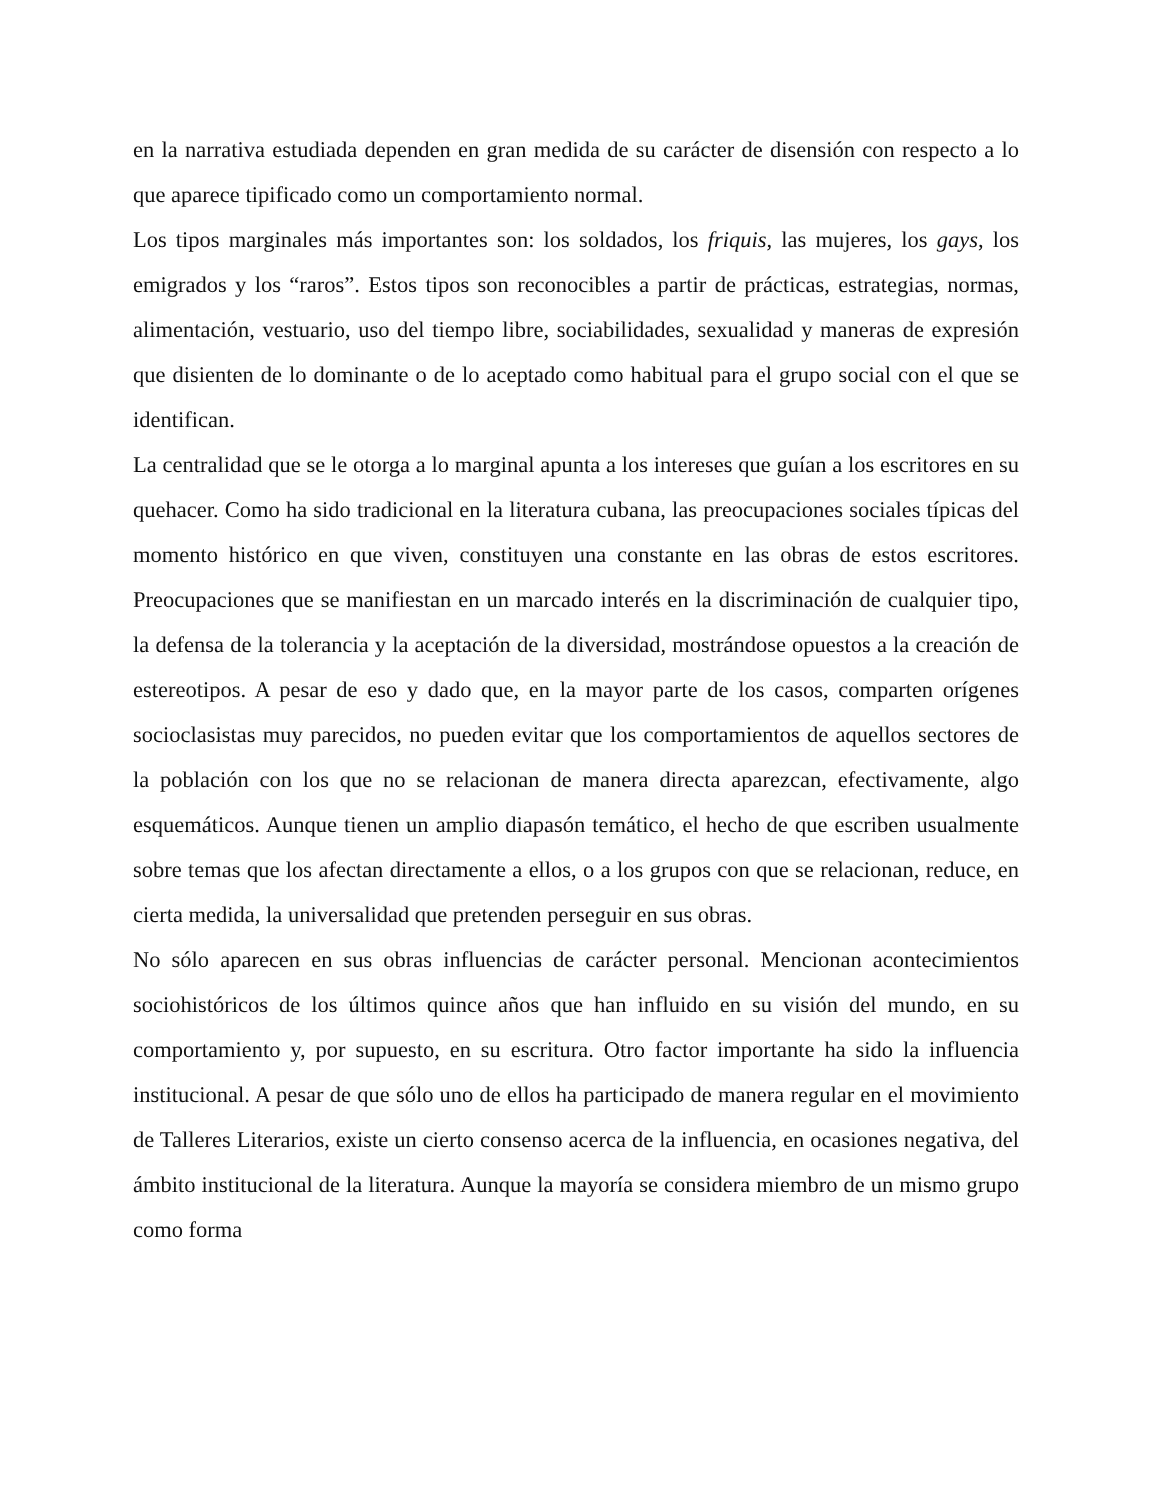en la narrativa estudiada dependen en gran medida de su carácter de disensión con respecto a lo que aparece tipificado como un comportamiento normal.
Los tipos marginales más importantes son: los soldados, los friquis, las mujeres, los gays, los emigrados y los “raros”. Estos tipos son reconocibles a partir de prácticas, estrategias, normas, alimentación, vestuario, uso del tiempo libre, sociabilidades, sexualidad y maneras de expresión que disienten de lo dominante o de lo aceptado como habitual para el grupo social con el que se identifican.
La centralidad que se le otorga a lo marginal apunta a los intereses que guían a los escritores en su quehacer. Como ha sido tradicional en la literatura cubana, las preocupaciones sociales típicas del momento histórico en que viven, constituyen una constante en las obras de estos escritores. Preocupaciones que se manifiestan en un marcado interés en la discriminación de cualquier tipo, la defensa de la tolerancia y la aceptación de la diversidad, mostrándose opuestos a la creación de estereotipos. A pesar de eso y dado que, en la mayor parte de los casos, comparten orígenes socioclasistas muy parecidos, no pueden evitar que los comportamientos de aquellos sectores de la población con los que no se relacionan de manera directa aparezcan, efectivamente, algo esquemáticos. Aunque tienen un amplio diapasón temático, el hecho de que escriben usualmente sobre temas que los afectan directamente a ellos, o a los grupos con que se relacionan, reduce, en cierta medida, la universalidad que pretenden perseguir en sus obras.
No sólo aparecen en sus obras influencias de carácter personal. Mencionan acontecimientos sociohistóricos de los últimos quince años que han influido en su visión del mundo, en su comportamiento y, por supuesto, en su escritura. Otro factor importante ha sido la influencia institucional. A pesar de que sólo uno de ellos ha participado de manera regular en el movimiento de Talleres Literarios, existe un cierto consenso acerca de la influencia, en ocasiones negativa, del ámbito institucional de la literatura. Aunque la mayoría se considera miembro de un mismo grupo como forma